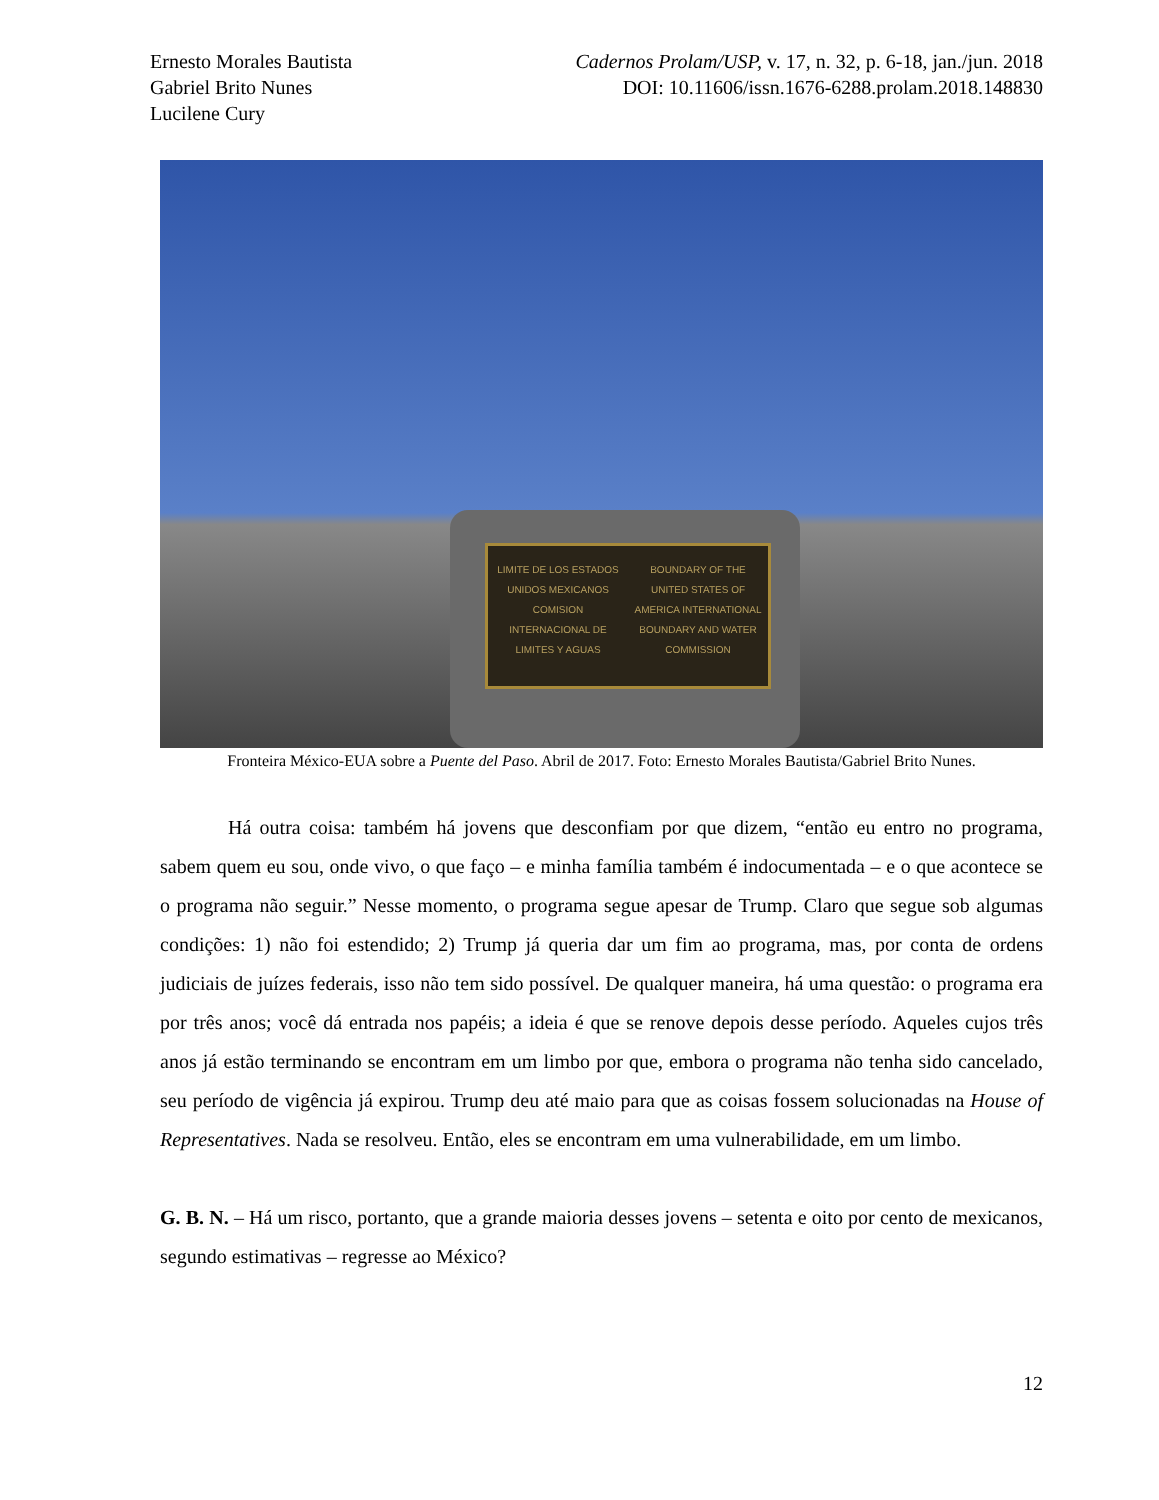Ernesto Morales Bautista
Gabriel Brito Nunes
Lucilene Cury
Cadernos Prolam/USP, v. 17, n. 32, p. 6-18, jan./jun. 2018
DOI: 10.11606/issn.1676-6288.prolam.2018.148830
LIMITE DE LOS ESTADOS UNIDOS MEXICANOS COMISION INTERNACIONAL DE LIMITES Y AGUAS
BOUNDARY OF THE UNITED STATES OF AMERICA INTERNATIONAL BOUNDARY AND WATER COMMISSION
Fronteira México-EUA sobre a Puente del Paso. Abril de 2017. Foto: Ernesto Morales Bautista/Gabriel Brito Nunes.
Há outra coisa: também há jovens que desconfiam por que dizem, “então eu entro no programa, sabem quem eu sou, onde vivo, o que faço – e minha família também é indocumentada – e o que acontece se o programa não seguir.” Nesse momento, o programa segue apesar de Trump. Claro que segue sob algumas condições: 1) não foi estendido; 2) Trump já queria dar um fim ao programa, mas, por conta de ordens judiciais de juízes federais, isso não tem sido possível. De qualquer maneira, há uma questão: o programa era por três anos; você dá entrada nos papéis; a ideia é que se renove depois desse período. Aqueles cujos três anos já estão terminando se encontram em um limbo por que, embora o programa não tenha sido cancelado, seu período de vigência já expirou. Trump deu até maio para que as coisas fossem solucionadas na House of Representatives. Nada se resolveu. Então, eles se encontram em uma vulnerabilidade, em um limbo.
G. B. N. – Há um risco, portanto, que a grande maioria desses jovens – setenta e oito por cento de mexicanos, segundo estimativas – regresse ao México?
12